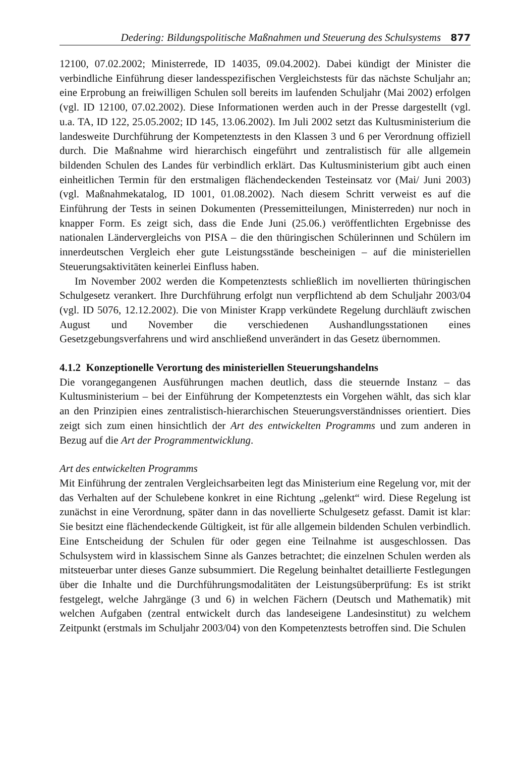Dedering: Bildungspolitische Maßnahmen und Steuerung des Schulsystems 877
12100, 07.02.2002; Ministerrede, ID 14035, 09.04.2002). Dabei kündigt der Minister die verbindliche Einführung dieser landesspezifischen Vergleichstests für das nächste Schuljahr an; eine Erprobung an freiwilligen Schulen soll bereits im laufenden Schuljahr (Mai 2002) erfolgen (vgl. ID 12100, 07.02.2002). Diese Informationen werden auch in der Presse dargestellt (vgl. u.a. TA, ID 122, 25.05.2002; ID 145, 13.06.2002). Im Juli 2002 setzt das Kultusministerium die landesweite Durchführung der Kompetenztests in den Klassen 3 und 6 per Verordnung offiziell durch. Die Maßnahme wird hierarchisch eingeführt und zentralistisch für alle allgemein bildenden Schulen des Landes für verbindlich erklärt. Das Kultusministerium gibt auch einen einheitlichen Termin für den erstmaligen flächendeckenden Testeinsatz vor (Mai/ Juni 2003) (vgl. Maßnahmekatalog, ID 1001, 01.08.2002). Nach diesem Schritt verweist es auf die Einführung der Tests in seinen Dokumenten (Pressemitteilungen, Ministerreden) nur noch in knapper Form. Es zeigt sich, dass die Ende Juni (25.06.) veröffentlichten Ergebnisse des nationalen Ländervergleichs von PISA – die den thüringischen Schülerinnen und Schülern im innerdeutschen Vergleich eher gute Leistungsstände bescheinigen – auf die ministeriellen Steuerungsaktivitäten keinerlei Einfluss haben.
Im November 2002 werden die Kompetenztests schließlich im novellierten thüringischen Schulgesetz verankert. Ihre Durchführung erfolgt nun verpflichtend ab dem Schuljahr 2003/04 (vgl. ID 5076, 12.12.2002). Die von Minister Krapp verkündete Regelung durchläuft zwischen August und November die verschiedenen Aushandlungsstationen eines Gesetzgebungsverfahrens und wird anschließend unverändert in das Gesetz übernommen.
4.1.2 Konzeptionelle Verortung des ministeriellen Steuerungshandelns
Die vorangegangenen Ausführungen machen deutlich, dass die steuernde Instanz – das Kultusministerium – bei der Einführung der Kompetenztests ein Vorgehen wählt, das sich klar an den Prinzipien eines zentralistisch-hierarchischen Steuerungsverständnisses orientiert. Dies zeigt sich zum einen hinsichtlich der Art des entwickelten Programms und zum anderen in Bezug auf die Art der Programmentwicklung.
Art des entwickelten Programms
Mit Einführung der zentralen Vergleichsarbeiten legt das Ministerium eine Regelung vor, mit der das Verhalten auf der Schulebene konkret in eine Richtung „gelenkt“ wird. Diese Regelung ist zunächst in eine Verordnung, später dann in das novellierte Schulgesetz gefasst. Damit ist klar: Sie besitzt eine flächendeckende Gültigkeit, ist für alle allgemein bildenden Schulen verbindlich. Eine Entscheidung der Schulen für oder gegen eine Teilnahme ist ausgeschlossen. Das Schulsystem wird in klassischem Sinne als Ganzes betrachtet; die einzelnen Schulen werden als mitsteuerbar unter dieses Ganze subsummiert. Die Regelung beinhaltet detaillierte Festlegungen über die Inhalte und die Durchführungsmodalitäten der Leistungsüberprüfung: Es ist strikt festgelegt, welche Jahrgänge (3 und 6) in welchen Fächern (Deutsch und Mathematik) mit welchen Aufgaben (zentral entwickelt durch das landeseigene Landesinstitut) zu welchem Zeitpunkt (erstmals im Schuljahr 2003/04) von den Kompetenztests betroffen sind. Die Schulen